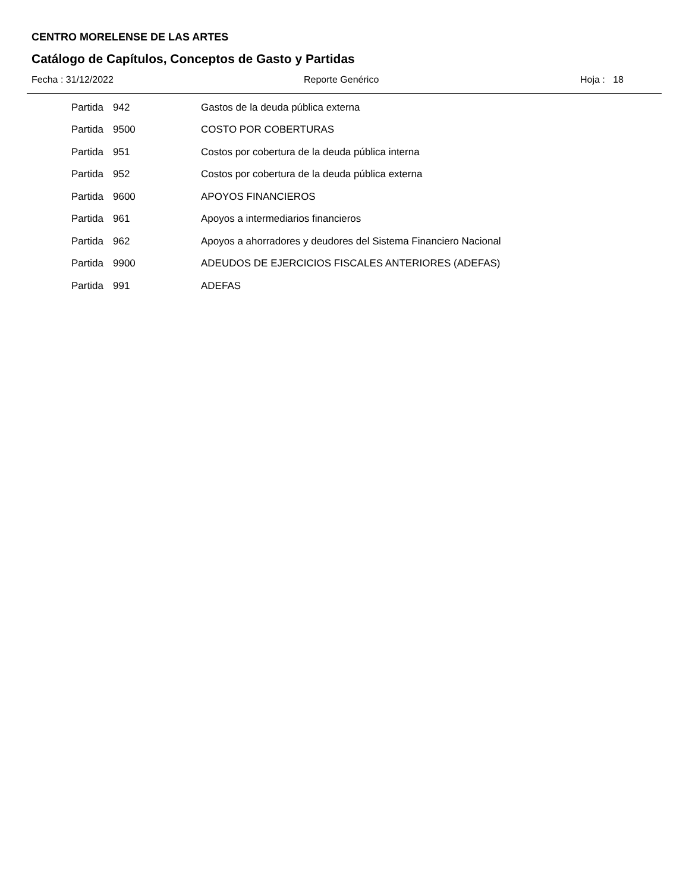CENTRO MORELENSE DE LAS ARTES
Catálogo de Capítulos, Conceptos de Gasto y Partidas
Fecha : 31/12/2022 Reporte Genérico Hoja : 18
| Partida | 942 | Gastos de la deuda pública externa |
| Partida | 9500 | COSTO POR COBERTURAS |
| Partida | 951 | Costos por cobertura de la deuda pública interna |
| Partida | 952 | Costos por cobertura de la deuda pública externa |
| Partida | 9600 | APOYOS FINANCIEROS |
| Partida | 961 | Apoyos a intermediarios financieros |
| Partida | 962 | Apoyos a ahorradores y deudores del Sistema Financiero Nacional |
| Partida | 9900 | ADEUDOS DE EJERCICIOS FISCALES ANTERIORES (ADEFAS) |
| Partida | 991 | ADEFAS |